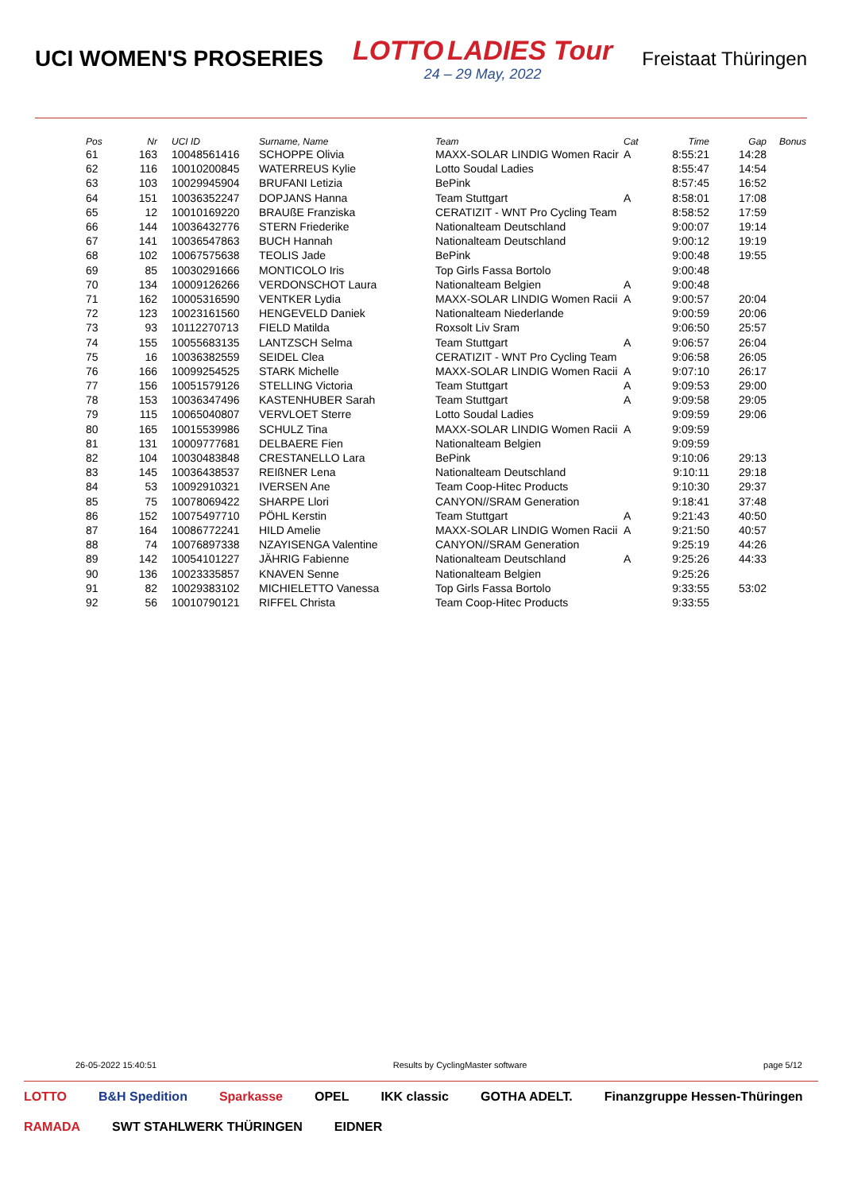UCI WOMEN'S PROSERIES
LOTTO LADIES Tour
24 – 29 May, 2022
Freistaat Thüringen
| Pos | Nr | UCI ID | Surname, Name | Team | Cat | Time | Gap | Bonus |
| --- | --- | --- | --- | --- | --- | --- | --- | --- |
| 61 | 163 | 10048561416 | SCHOPPE Olivia | MAXX-SOLAR LINDIG Women Racir | A | 8:55:21 | 14:28 | |
| 62 | 116 | 10010200845 | WATERREUS Kylie | Lotto Soudal Ladies | | 8:55:47 | 14:54 | |
| 63 | 103 | 10029945904 | BRUFANI Letizia | BePink | | 8:57:45 | 16:52 | |
| 64 | 151 | 10036352247 | DOPJANS Hanna | Team Stuttgart | A | 8:58:01 | 17:08 | |
| 65 | 12 | 10010169220 | BRAUßE Franziska | CERATIZIT - WNT Pro Cycling Team | | 8:58:52 | 17:59 | |
| 66 | 144 | 10036432776 | STERN Friederike | Nationalteam Deutschland | | 9:00:07 | 19:14 | |
| 67 | 141 | 10036547863 | BUCH Hannah | Nationalteam Deutschland | | 9:00:12 | 19:19 | |
| 68 | 102 | 10067575638 | TEOLIS Jade | BePink | | 9:00:48 | 19:55 | |
| 69 | 85 | 10030291666 | MONTICOLO Iris | Top Girls Fassa Bortolo | | 9:00:48 | | |
| 70 | 134 | 10009126266 | VERDONSCHOT Laura | Nationalteam Belgien | A | 9:00:48 | | |
| 71 | 162 | 10005316590 | VENTKER Lydia | MAXX-SOLAR LINDIG Women Racii | A | 9:00:57 | 20:04 | |
| 72 | 123 | 10023161560 | HENGEVELD Daniek | Nationalteam Niederlande | | 9:00:59 | 20:06 | |
| 73 | 93 | 10112270713 | FIELD Matilda | Roxsolt Liv Sram | | 9:06:50 | 25:57 | |
| 74 | 155 | 10055683135 | LANTZSCH Selma | Team Stuttgart | A | 9:06:57 | 26:04 | |
| 75 | 16 | 10036382559 | SEIDEL Clea | CERATIZIT - WNT Pro Cycling Team | | 9:06:58 | 26:05 | |
| 76 | 166 | 10099254525 | STARK Michelle | MAXX-SOLAR LINDIG Women Racii | A | 9:07:10 | 26:17 | |
| 77 | 156 | 10051579126 | STELLING Victoria | Team Stuttgart | A | 9:09:53 | 29:00 | |
| 78 | 153 | 10036347496 | KASTENHUBER Sarah | Team Stuttgart | A | 9:09:58 | 29:05 | |
| 79 | 115 | 10065040807 | VERVLOET Sterre | Lotto Soudal Ladies | | 9:09:59 | 29:06 | |
| 80 | 165 | 10015539986 | SCHULZ Tina | MAXX-SOLAR LINDIG Women Racii | A | 9:09:59 | | |
| 81 | 131 | 10009777681 | DELBAERE Fien | Nationalteam Belgien | | 9:09:59 | | |
| 82 | 104 | 10030483848 | CRESTANELLO Lara | BePink | | 9:10:06 | 29:13 | |
| 83 | 145 | 10036438537 | REIßNER Lena | Nationalteam Deutschland | | 9:10:11 | 29:18 | |
| 84 | 53 | 10092910321 | IVERSEN Ane | Team Coop-Hitec Products | | 9:10:30 | 29:37 | |
| 85 | 75 | 10078069422 | SHARPE Llori | CANYON//SRAM Generation | | 9:18:41 | 37:48 | |
| 86 | 152 | 10075497710 | PÖHL Kerstin | Team Stuttgart | A | 9:21:43 | 40:50 | |
| 87 | 164 | 10086772241 | HILD Amelie | MAXX-SOLAR LINDIG Women Racii | A | 9:21:50 | 40:57 | |
| 88 | 74 | 10076897338 | NZAYISENGA Valentine | CANYON//SRAM Generation | | 9:25:19 | 44:26 | |
| 89 | 142 | 10054101227 | JÄHRIG Fabienne | Nationalteam Deutschland | A | 9:25:26 | 44:33 | |
| 90 | 136 | 10023335857 | KNAVEN Senne | Nationalteam Belgien | | 9:25:26 | | |
| 91 | 82 | 10029383102 | MICHIELETTO Vanessa | Top Girls Fassa Bortolo | | 9:33:55 | 53:02 | |
| 92 | 56 | 10010790121 | RIFFEL Christa | Team Coop-Hitec Products | | 9:33:55 | | |
26-05-2022 15:40:51 Results by CyclingMaster software page 5/12
LOTTO B&H Spedition Sparkasse OPEL IKK classic GOTHA ADELT. Finanzgruppe Hessen-Thüringen RAMADA SWT STAHLWERK THÜRINGEN EIDNER